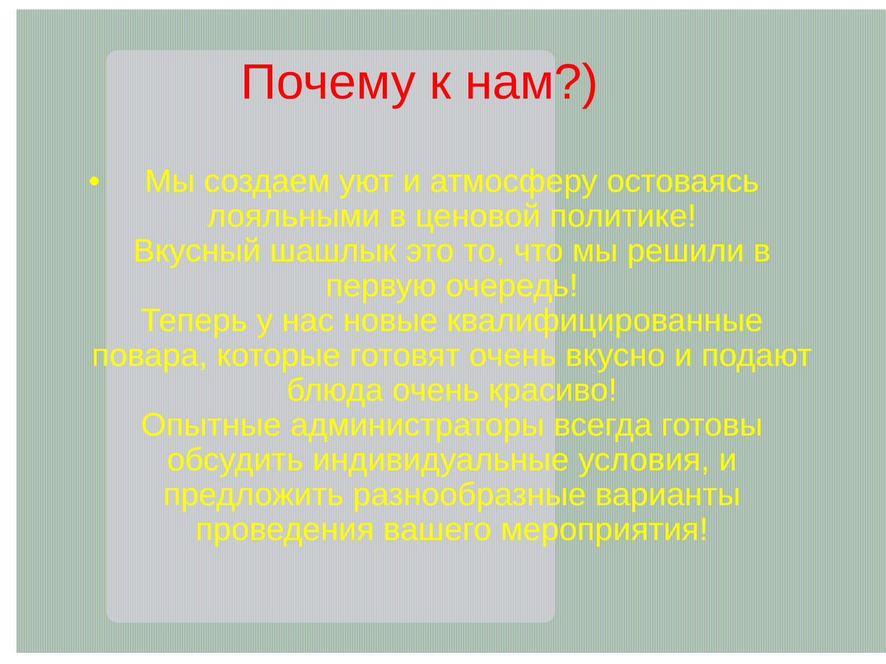Почему к нам?)
• Мы создаем уют и атмосферу остоваясь лояльными в ценовой политике!
Вкусный шашлык это то, что мы решили в первую очередь!
Теперь у нас новые квалифицированные повара, которые готовят очень вкусно и подают блюда очень красиво!
Опытные администраторы всегда готовы обсудить индивидуальные условия, и предложить разнообразные варианты проведения вашего мероприятия!